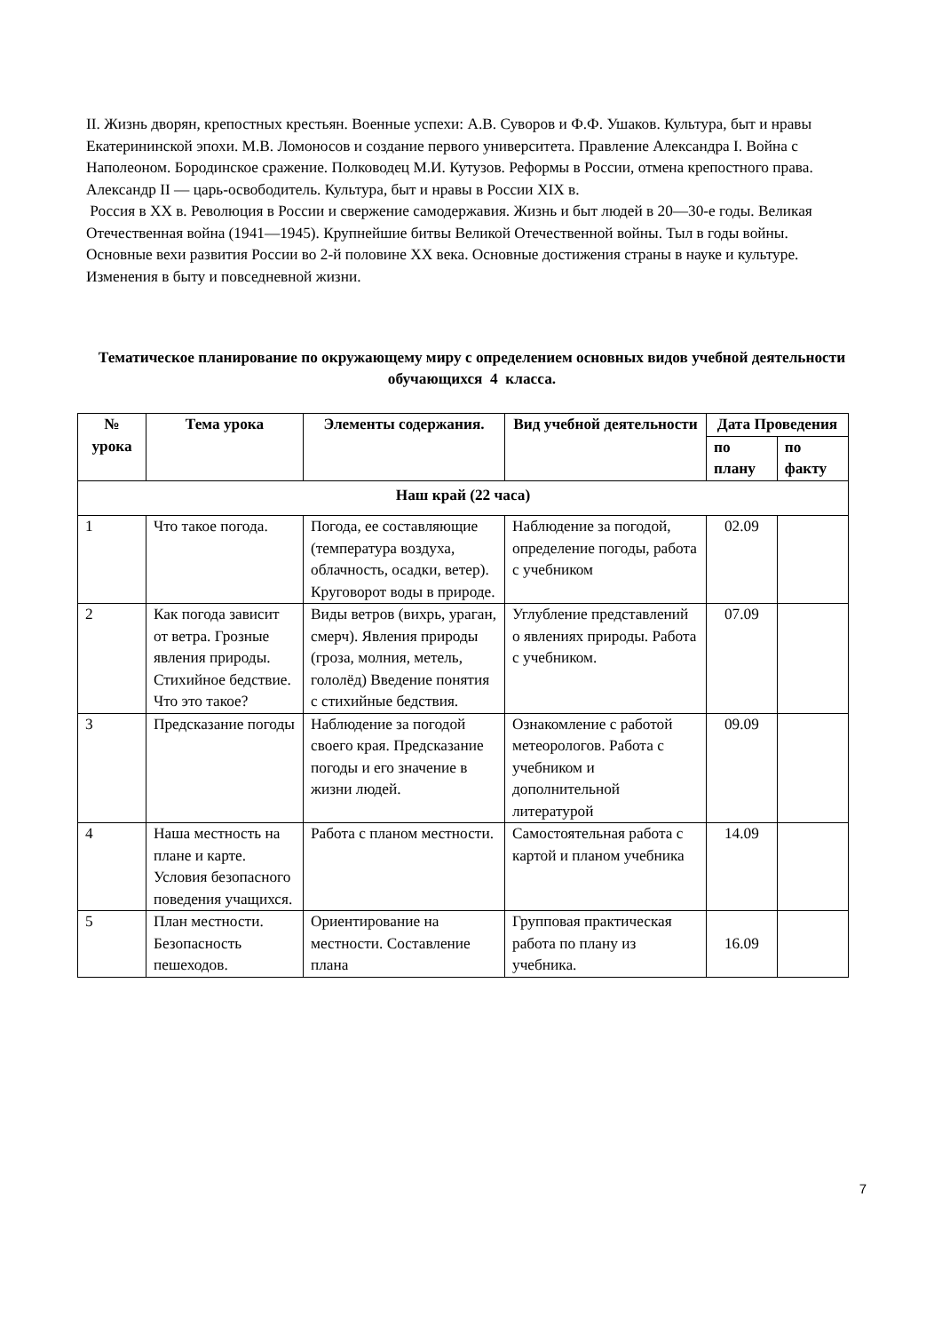II. Жизнь дворян, крепостных крестьян. Военные успехи: А.В. Суворов и Ф.Ф. Ушаков. Культура, быт и нравы Екатерининской эпохи. М.В. Ломоносов и создание первого университета. Правление Александра I. Война с Наполеоном. Бородинское сражение. Полководец М.И. Кутузов. Реформы в России, отмена крепостного права. Александр II — царь-освободитель. Культура, быт и нравы в России XIX в.
Россия в XX в. Революция в России и свержение самодержавия. Жизнь и быт людей в 20—30-е годы. Великая Отечественная война (1941—1945). Крупнейшие битвы Великой Отечественной войны. Тыл в годы войны. Основные вехи развития России во 2-й половине XX века. Основные достижения страны в науке и культуре. Изменения в быту и повседневной жизни.
Тематическое планирование по окружающему миру с определением основных видов учебной деятельности обучающихся 4 класса.
| № урока | Тема урока | Элементы содержания. | Вид учебной деятельности | Дата Проведения | |
| --- | --- | --- | --- | --- | --- |
| | | | | по плану | по факту |
| Наш край (22 часа) | | | | | |
| 1 | Что такое погода. | Погода, ее составляющие (температура воздуха, облачность, осадки, ветер). Круговорот воды в природе. | Наблюдение за погодой, определение погоды, работа с учебником | 02.09 | |
| 2 | Как погода зависит от ветра. Грозные явления природы. Стихийное бедствие. Что это такое? | Виды ветров (вихрь, ураган, смерч). Явления природы (гроза, молния, метель, гололёд) Введение понятия с стихийные бедствия. | Углубление представлений о явлениях природы. Работа с учебником. | 07.09 | |
| 3 | Предсказание погоды | Наблюдение за погодой своего края. Предсказание погоды и его значение в жизни людей. | Ознакомление с работой метеорологов. Работа с учебником и дополнительной литературой | 09.09 | |
| 4 | Наша местность на плане и карте. Условия безопасного поведения учащихся. | Работа с планом местности. | Самостоятельная работа с картой и планом учебника | 14.09 | |
| 5 | План местности. Безопасность пешеходов. | Ориентирование на местности. Составление плана | Групповая практическая работа по плану из учебника. | 16.09 | |
7